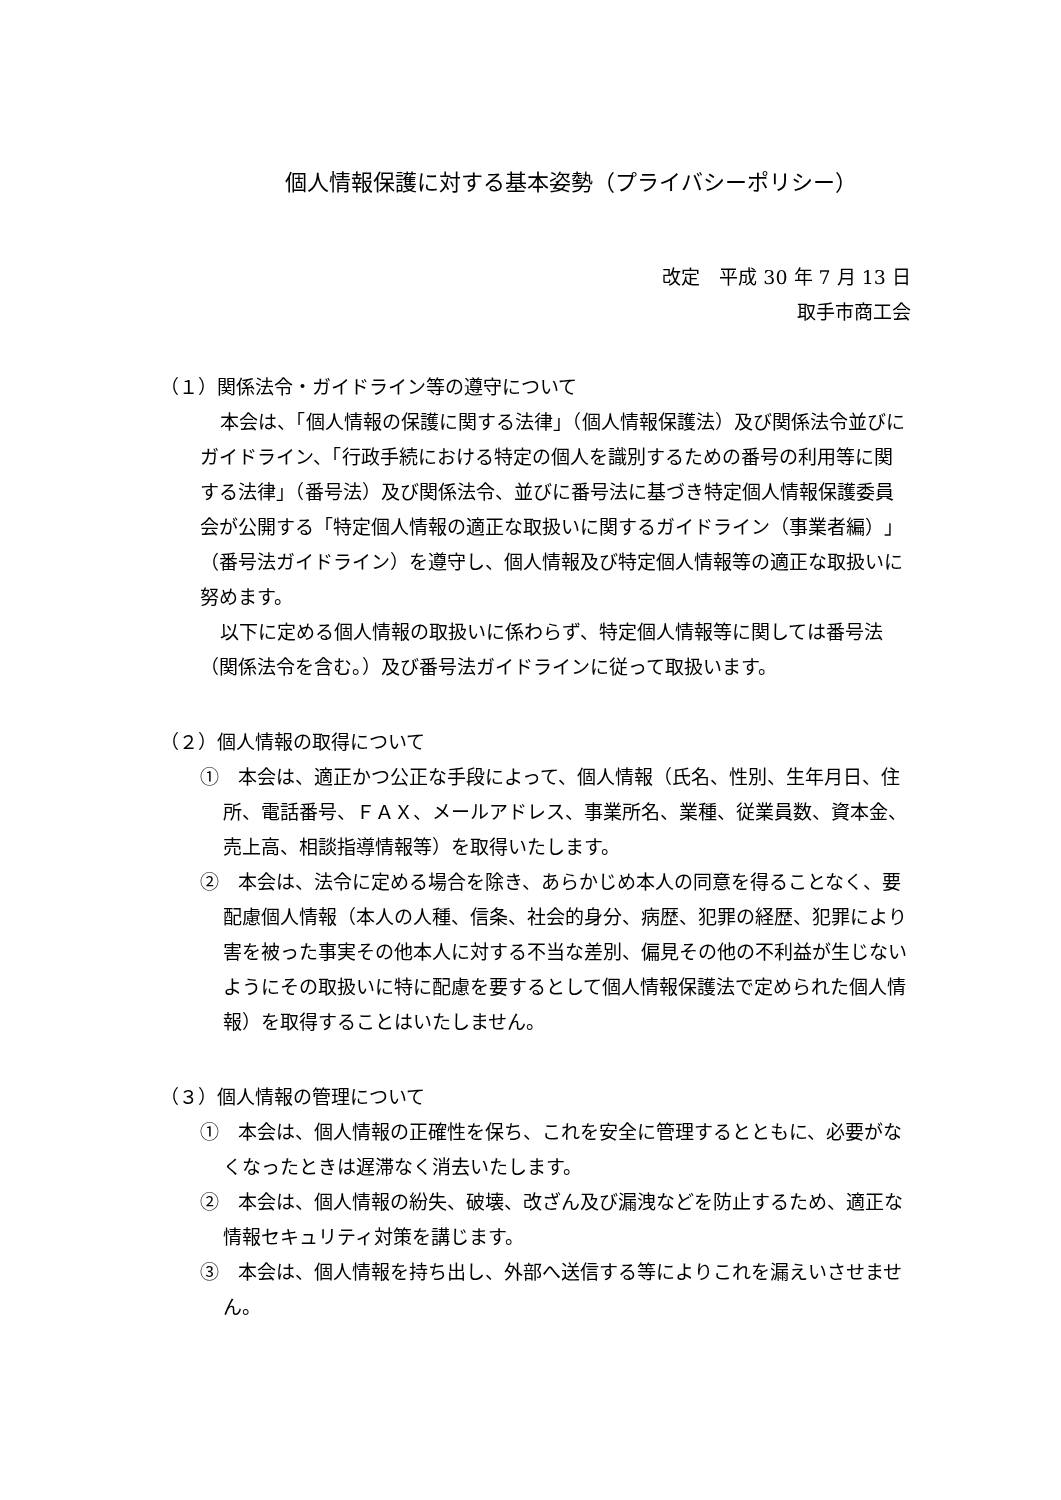個人情報保護に対する基本姿勢（プライバシーポリシー）
改定　平成 30 年 7 月 13 日
取手市商工会
（１）関係法令・ガイドライン等の遵守について
本会は、「個人情報の保護に関する法律」（個人情報保護法）及び関係法令並びにガイドライン、「行政手続における特定の個人を識別するための番号の利用等に関する法律」（番号法）及び関係法令、並びに番号法に基づき特定個人情報保護委員会が公開する「特定個人情報の適正な取扱いに関するガイドライン（事業者編）」（番号法ガイドライン）を遵守し、個人情報及び特定個人情報等の適正な取扱いに努めます。
以下に定める個人情報の取扱いに係わらず、特定個人情報等に関しては番号法（関係法令を含む。）及び番号法ガイドラインに従って取扱います。
（２）個人情報の取得について
①　本会は、適正かつ公正な手段によって、個人情報（氏名、性別、生年月日、住所、電話番号、ＦＡＸ、メールアドレス、事業所名、業種、従業員数、資本金、売上高、相談指導情報等）を取得いたします。
②　本会は、法令に定める場合を除き、あらかじめ本人の同意を得ることなく、要配慮個人情報（本人の人種、信条、社会的身分、病歴、犯罪の経歴、犯罪により害を被った事実その他本人に対する不当な差別、偏見その他の不利益が生じないようにその取扱いに特に配慮を要するとして個人情報保護法で定められた個人情報）を取得することはいたしません。
（３）個人情報の管理について
①　本会は、個人情報の正確性を保ち、これを安全に管理するとともに、必要がなくなったときは遅滞なく消去いたします。
②　本会は、個人情報の紛失、破壊、改ざん及び漏洩などを防止するため、適正な情報セキュリティ対策を講じます。
③　本会は、個人情報を持ち出し、外部へ送信する等によりこれを漏えいさせません。